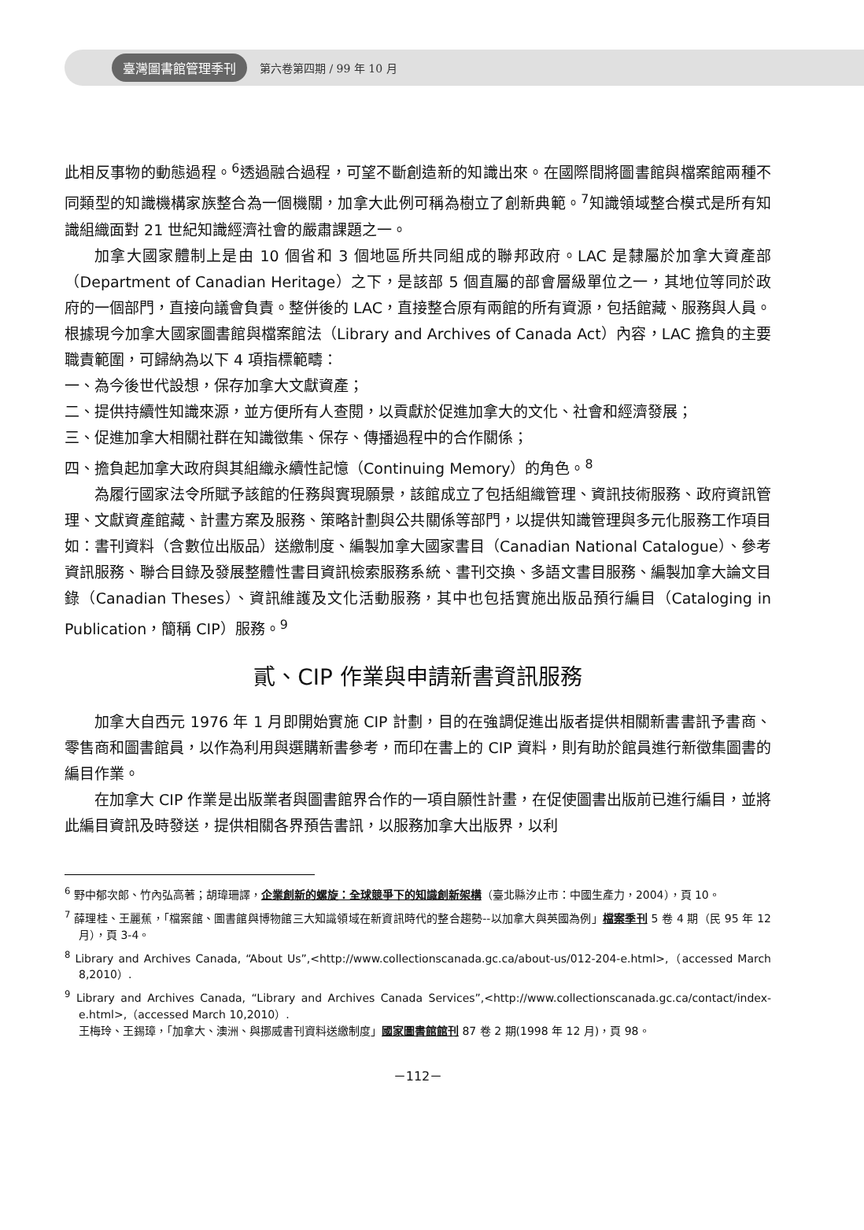臺灣圖書館管理季刊 第六卷第四期 / 99 年 10 月
此相反事物的動態過程。<sup>6</sup>透過融合過程，可望不斷創造新的知識出來。在國際間將圖書館與檔案館兩種不同類型的知識機構家族整合為一個機關，加拿大此例可稱為樹立了創新典範。<sup>7</sup>知識領域整合模式是所有知識組織面對 21 世紀知識經濟社會的嚴肅課題之一。
加拿大國家體制上是由 10 個省和 3 個地區所共同組成的聯邦政府。LAC 是隸屬於加拿大資產部（Department of Canadian Heritage）之下，是該部 5 個直屬的部會層級單位之一，其地位等同於政府的一個部門，直接向議會負責。整併後的 LAC，直接整合原有兩館的所有資源，包括館藏、服務與人員。根據現今加拿大國家圖書館與檔案館法（Library and Archives of Canada Act）內容，LAC 擔負的主要職責範圍，可歸納為以下 4 項指標範疇：
一、為今後世代設想，保存加拿大文獻資產；
二、提供持續性知識來源，並方便所有人查閱，以貢獻於促進加拿大的文化、社會和經濟發展；
三、促進加拿大相關社群在知識徵集、保存、傳播過程中的合作關係；
四、擔負起加拿大政府與其組織永續性記憶（Continuing Memory）的角色。<sup>8</sup>
為履行國家法令所賦予該館的任務與實現願景，該館成立了包括組織管理、資訊技術服務、政府資訊管理、文獻資產館藏、計畫方案及服務、策略計劃與公共關係等部門，以提供知識管理與多元化服務工作項目如：書刊資料（含數位出版品）送繳制度、編製加拿大國家書目（Canadian National Catalogue）、參考資訊服務、聯合目錄及發展整體性書目資訊檢索服務系統、書刊交換、多語文書目服務、編製加拿大論文目錄（Canadian Theses）、資訊維護及文化活動服務，其中也包括實施出版品預行編目（Cataloging in Publication，簡稱 CIP）服務。<sup>9</sup>
貳、CIP 作業與申請新書資訊服務
加拿大自西元 1976 年 1 月即開始實施 CIP 計劃，目的在強調促進出版者提供相關新書書訊予書商、零售商和圖書館員，以作為利用與選購新書參考，而印在書上的 CIP 資料，則有助於館員進行新徵集圖書的編目作業。
在加拿大 CIP 作業是出版業者與圖書館界合作的一項自願性計畫，在促使圖書出版前已進行編目，並將此編目資訊及時發送，提供相關各界預告書訊，以服務加拿大出版界，以利
<sup>6</sup> 野中郁次郎、竹內弘高著；胡瑋珊譯，企業創新的螺旋：全球競爭下的知識創新架構（臺北縣汐止市：中國生產力，2004），頁 10。
<sup>7</sup> 薛理桂、王麗蕉，「檔案館、圖書館與博物館三大知識領域在新資訊時代的整合趨勢--以加拿大與英國為例」檔案季刊 5 卷 4 期（民 95 年 12 月），頁 3-4。
<sup>8</sup> Library and Archives Canada, “About Us”,<http://www.collectionscanada.gc.ca/about-us/012-204-e.html>,（accessed March 8,2010）.
<sup>9</sup> Library and Archives Canada, “Library and Archives Canada Services”,<http://www.collectionscanada.gc.ca/contact/index-e.html>,（accessed March 10,2010）.
王梅玲、王錫璋，「加拿大、澳洲、與挪威書刊資料送繳制度」國家圖書館館刊 87 卷 2 期(1998 年 12 月)，頁 98。
－112－